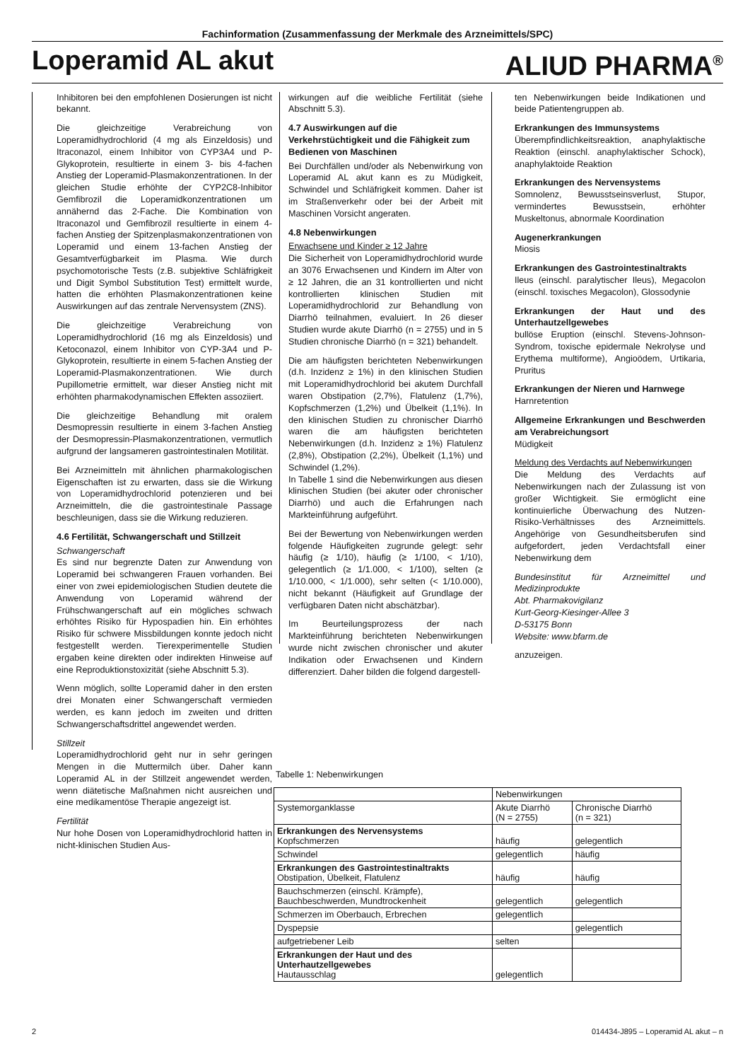Fachinformation (Zusammenfassung der Merkmale des Arzneimittels/SPC)
Loperamid AL akut ALIUD PHARMA<sup>®</sup>
Inhibitoren bei den empfohlenen Dosierungen ist nicht bekannt.
Die gleichzeitige Verabreichung von Loperamidhydrochlorid (4 mg als Einzeldosis) und Itraconazol, einem Inhibitor von CYP3A4 und P-Glykoprotein, resultierte in einem 3- bis 4-fachen Anstieg der Loperamid-Plasmakonzentrationen. In der gleichen Studie erhöhte der CYP2C8-Inhibitor Gemfibrozil die Loperamidkonzentrationen um annähernd das 2-Fache. Die Kombination von Itraconazol und Gemfibrozil resultierte in einem 4-fachen Anstieg der Spitzenplasmakonzentrationen von Loperamid und einem 13-fachen Anstieg der Gesamtverfügbarkeit im Plasma. Wie durch psychomotorische Tests (z.B. subjektive Schläfrigkeit und Digit Symbol Substitution Test) ermittelt wurde, hatten die erhöhten Plasmakonzentrationen keine Auswirkungen auf das zentrale Nervensystem (ZNS).
Die gleichzeitige Verabreichung von Loperamidhydrochlorid (16 mg als Einzeldosis) und Ketoconazol, einem Inhibitor von CYP-3A4 und P-Glykoprotein, resultierte in einem 5-fachen Anstieg der Loperamid-Plasmakonzentrationen. Wie durch Pupillometrie ermittelt, war dieser Anstieg nicht mit erhöhten pharmakodynamischen Effekten assoziiert.
Die gleichzeitige Behandlung mit oralem Desmopressin resultierte in einem 3-fachen Anstieg der Desmopressin-Plasmakonzentrationen, vermutlich aufgrund der langsameren gastrointestinalen Motilität.
Bei Arzneimitteln mit ähnlichen pharmakologischen Eigenschaften ist zu erwarten, dass sie die Wirkung von Loperamidhydrochlorid potenzieren und bei Arzneimitteln, die die gastrointestinale Passage beschleunigen, dass sie die Wirkung reduzieren.
4.6 Fertilität, Schwangerschaft und Stillzeit
Schwangerschaft
Es sind nur begrenzte Daten zur Anwendung von Loperamid bei schwangeren Frauen vorhanden. Bei einer von zwei epidemiologischen Studien deutete die Anwendung von Loperamid während der Frühschwangerschaft auf ein mögliches schwach erhöhtes Risiko für Hypospadien hin. Ein erhöhtes Risiko für schwere Missbildungen konnte jedoch nicht festgestellt werden. Tierexperimentelle Studien ergaben keine direkten oder indirekten Hinweise auf eine Reproduktionstoxizität (siehe Abschnitt 5.3).
Wenn möglich, sollte Loperamid daher in den ersten drei Monaten einer Schwangerschaft vermieden werden, es kann jedoch im zweiten und dritten Schwangerschaftsdrittel angewendet werden.
Stillzeit
Loperamidhydrochlorid geht nur in sehr geringen Mengen in die Muttermilch über. Daher kann Loperamid AL in der Stillzeit angewendet werden, wenn diätetische Maßnahmen nicht ausreichen und eine medikamentöse Therapie angezeigt ist.
Fertilität
Nur hohe Dosen von Loperamidhydrochlorid hatten in nicht-klinischen Studien Aus-
wirkungen auf die weibliche Fertilität (siehe Abschnitt 5.3).
4.7 Auswirkungen auf die Verkehrstüchtigkeit und die Fähigkeit zum Bedienen von Maschinen
Bei Durchfällen und/oder als Nebenwirkung von Loperamid AL akut kann es zu Müdigkeit, Schwindel und Schläfrigkeit kommen. Daher ist im Straßenverkehr oder bei der Arbeit mit Maschinen Vorsicht angeraten.
4.8 Nebenwirkungen
Erwachsene und Kinder ≥ 12 Jahre
Die Sicherheit von Loperamidhydrochlorid wurde an 3076 Erwachsenen und Kindern im Alter von ≥ 12 Jahren, die an 31 kontrollierten und nicht kontrollierten klinischen Studien mit Loperamidhydrochlorid zur Behandlung von Diarrhö teilnahmen, evaluiert. In 26 dieser Studien wurde akute Diarrhö (n = 2755) und in 5 Studien chronische Diarrhö (n = 321) behandelt.
Die am häufigsten berichteten Nebenwirkungen (d.h. Inzidenz ≥ 1%) in den klinischen Studien mit Loperamidhydrochlorid bei akutem Durchfall waren Obstipation (2,7%), Flatulenz (1,7%), Kopfschmerzen (1,2%) und Übelkeit (1,1%). In den klinischen Studien zu chronischer Diarrhö waren die am häufigsten berichteten Nebenwirkungen (d.h. Inzidenz ≥ 1%) Flatulenz (2,8%), Obstipation (2,2%), Übelkeit (1,1%) und Schwindel (1,2%).
In Tabelle 1 sind die Nebenwirkungen aus diesen klinischen Studien (bei akuter oder chronischer Diarrhö) und auch die Erfahrungen nach Markteinführung aufgeführt.
Bei der Bewertung von Nebenwirkungen werden folgende Häufigkeiten zugrunde gelegt: sehr häufig (≥ 1/10), häufig (≥ 1/100, < 1/10), gelegentlich (≥ 1/1.000, < 1/100), selten (≥ 1/10.000, < 1/1.000), sehr selten (< 1/10.000), nicht bekannt (Häufigkeit auf Grundlage der verfügbaren Daten nicht abschätzbar).
Im Beurteilungsprozess der nach Markteinführung berichteten Nebenwirkungen wurde nicht zwischen chronischer und akuter Indikation oder Erwachsenen und Kindern differenziert. Daher bilden die folgend dargestell-
ten Nebenwirkungen beide Indikationen und beide Patientengruppen ab.
Erkrankungen des Immunsystems
Überempfindlichkeitsreaktion, anaphylaktische Reaktion (einschl. anaphylaktischer Schock), anaphylaktoide Reaktion
Erkrankungen des Nervensystems
Somnolenz, Bewusstseinsverlust, Stupor, vermindertes Bewusstsein, erhöhter Muskeltonus, abnormale Koordination
Augenerkrankungen
Miosis
Erkrankungen des Gastrointestinaltrakts
Ileus (einschl. paralytischer Ileus), Megacolon (einschl. toxisches Megacolon), Glossodynie
Erkrankungen der Haut und des Unterhautzellgewebes
bullöse Eruption (einschl. Stevens-Johnson-Syndrom, toxische epidermale Nekrolyse und Erythema multiforme), Angioödem, Urtikaria, Pruritus
Erkrankungen der Nieren und Harnwege
Harnretention
Allgemeine Erkrankungen und Beschwerden am Verabreichungsort
Müdigkeit
Meldung des Verdachts auf Nebenwirkungen
Die Meldung des Verdachts auf Nebenwirkungen nach der Zulassung ist von großer Wichtigkeit. Sie ermöglicht eine kontinuierliche Überwachung des Nutzen-Risiko-Verhältnisses des Arzneimittels. Angehörige von Gesundheitsberufen sind aufgefordert, jeden Verdachtsfall einer Nebenwirkung dem
Bundesinstitut für Arzneimittel und Medizinprodukte
Abt. Pharmakovigilanz
Kurt-Georg-Kiesinger-Allee 3
D-53175 Bonn
Website: www.bfarm.de
anzuzeigen.
Tabelle 1: Nebenwirkungen
| | Nebenwirkungen | |
| Systemorganklasse | Akute Diarrhö (N = 2755) | Chronische Diarrhö (n = 321) |
| Erkrankungen des Nervensystems Kopfschmerzen | häufig | gelegentlich |
| Schwindel | gelegentlich | häufig |
| Erkrankungen des Gastrointestinaltrakts Obstipation, Übelkeit, Flatulenz | häufig | häufig |
| Bauchschmerzen (einschl. Krämpfe), Bauchbeschwerden, Mundtrockenheit | gelegentlich | gelegentlich |
| Schmerzen im Oberbauch, Erbrechen | gelegentlich | |
| Dyspepsie | | gelegentlich |
| aufgetriebener Leib | selten | |
| Erkrankungen der Haut und des Unterhautzellgewebes Hautausschlag | gelegentlich | |
2 014434-J895 – Loperamid AL akut – n